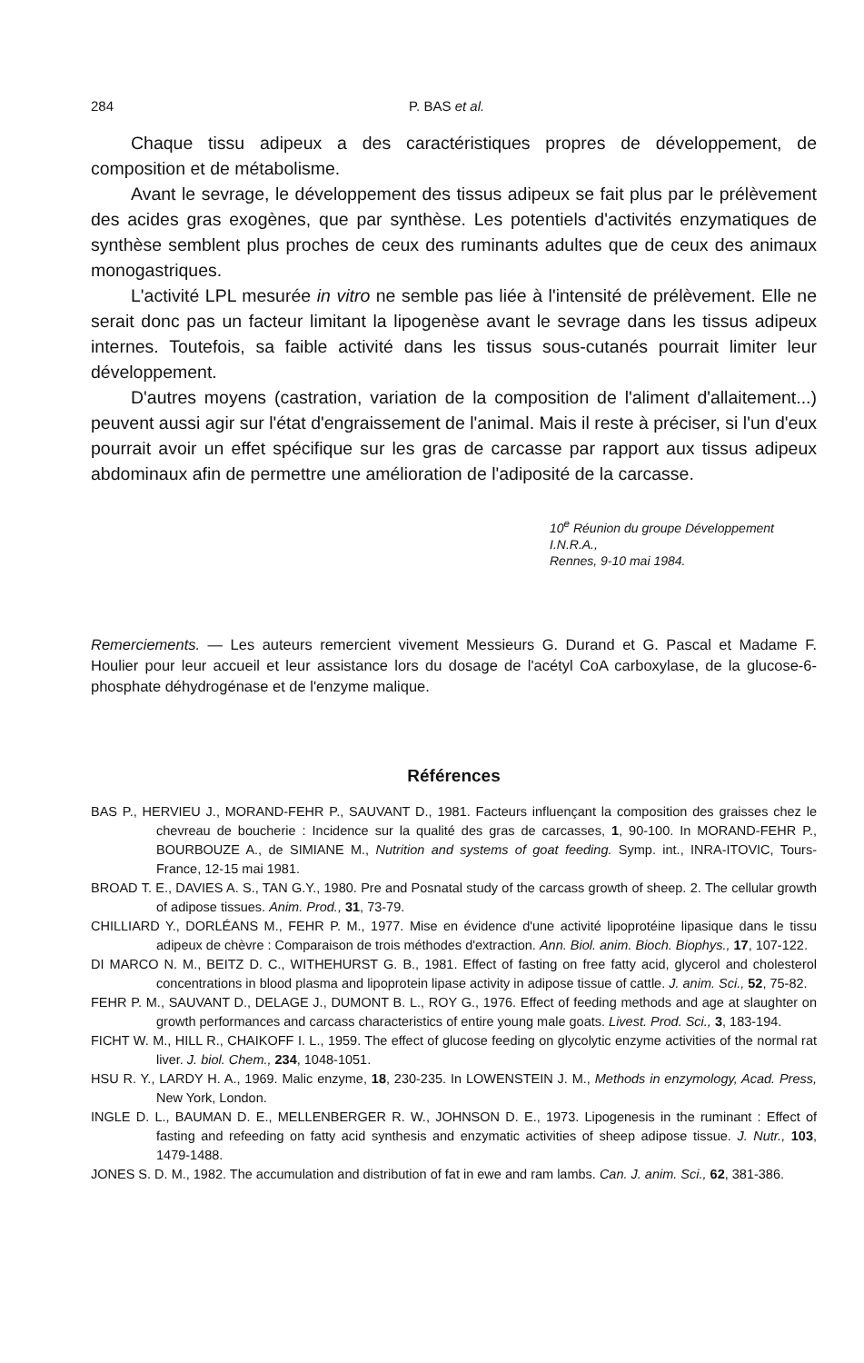284 P. BAS et al.
Chaque tissu adipeux a des caractéristiques propres de développement, de composition et de métabolisme.
Avant le sevrage, le développement des tissus adipeux se fait plus par le prélèvement des acides gras exogènes, que par synthèse. Les potentiels d'activités enzymatiques de synthèse semblent plus proches de ceux des ruminants adultes que de ceux des animaux monogastriques.
L'activité LPL mesurée in vitro ne semble pas liée à l'intensité de prélèvement. Elle ne serait donc pas un facteur limitant la lipogenèse avant le sevrage dans les tissus adipeux internes. Toutefois, sa faible activité dans les tissus sous-cutanés pourrait limiter leur développement.
D'autres moyens (castration, variation de la composition de l'aliment d'allaitement...) peuvent aussi agir sur l'état d'engraissement de l'animal. Mais il reste à préciser, si l'un d'eux pourrait avoir un effet spécifique sur les gras de carcasse par rapport aux tissus adipeux abdominaux afin de permettre une amélioration de l'adiposité de la carcasse.
10<sup>e</sup> Réunion du groupe Développement I.N.R.A.,
Rennes, 9-10 mai 1984.
Remerciements. — Les auteurs remercient vivement Messieurs G. Durand et G. Pascal et Madame F. Houlier pour leur accueil et leur assistance lors du dosage de l'acétyl CoA carboxylase, de la glucose-6-phosphate déhydrogénase et de l'enzyme malique.
Références
BAS P., HERVIEU J., MORAND-FEHR P., SAUVANT D., 1981. Facteurs influençant la composition des graisses chez le chevreau de boucherie : Incidence sur la qualité des gras de carcasses, 1, 90-100. In MORAND-FEHR P., BOURBOUZE A., de SIMIANE M., Nutrition and systems of goat feeding. Symp. int., INRA-ITOVIC, Tours-France, 12-15 mai 1981.
BROAD T. E., DAVIES A. S., TAN G.Y., 1980. Pre and Posnatal study of the carcass growth of sheep. 2. The cellular growth of adipose tissues. Anim. Prod., 31, 73-79.
CHILLIARD Y., DORLÉANS M., FEHR P. M., 1977. Mise en évidence d'une activité lipoprotéine lipasique dans le tissu adipeux de chèvre : Comparaison de trois méthodes d'extraction. Ann. Biol. anim. Bioch. Biophys., 17, 107-122.
DI MARCO N. M., BEITZ D. C., WITHEHURST G. B., 1981. Effect of fasting on free fatty acid, glycerol and cholesterol concentrations in blood plasma and lipoprotein lipase activity in adipose tissue of cattle. J. anim. Sci., 52, 75-82.
FEHR P. M., SAUVANT D., DELAGE J., DUMONT B. L., ROY G., 1976. Effect of feeding methods and age at slaughter on growth performances and carcass characteristics of entire young male goats. Livest. Prod. Sci., 3, 183-194.
FICHT W. M., HILL R., CHAIKOFF I. L., 1959. The effect of glucose feeding on glycolytic enzyme activities of the normal rat liver. J. biol. Chem., 234, 1048-1051.
HSU R. Y., LARDY H. A., 1969. Malic enzyme, 18, 230-235. In LOWENSTEIN J. M., Methods in enzymology, Acad. Press, New York, London.
INGLE D. L., BAUMAN D. E., MELLENBERGER R. W., JOHNSON D. E., 1973. Lipogenesis in the ruminant : Effect of fasting and refeeding on fatty acid synthesis and enzymatic activities of sheep adipose tissue. J. Nutr., 103, 1479-1488.
JONES S. D. M., 1982. The accumulation and distribution of fat in ewe and ram lambs. Can. J. anim. Sci., 62, 381-386.